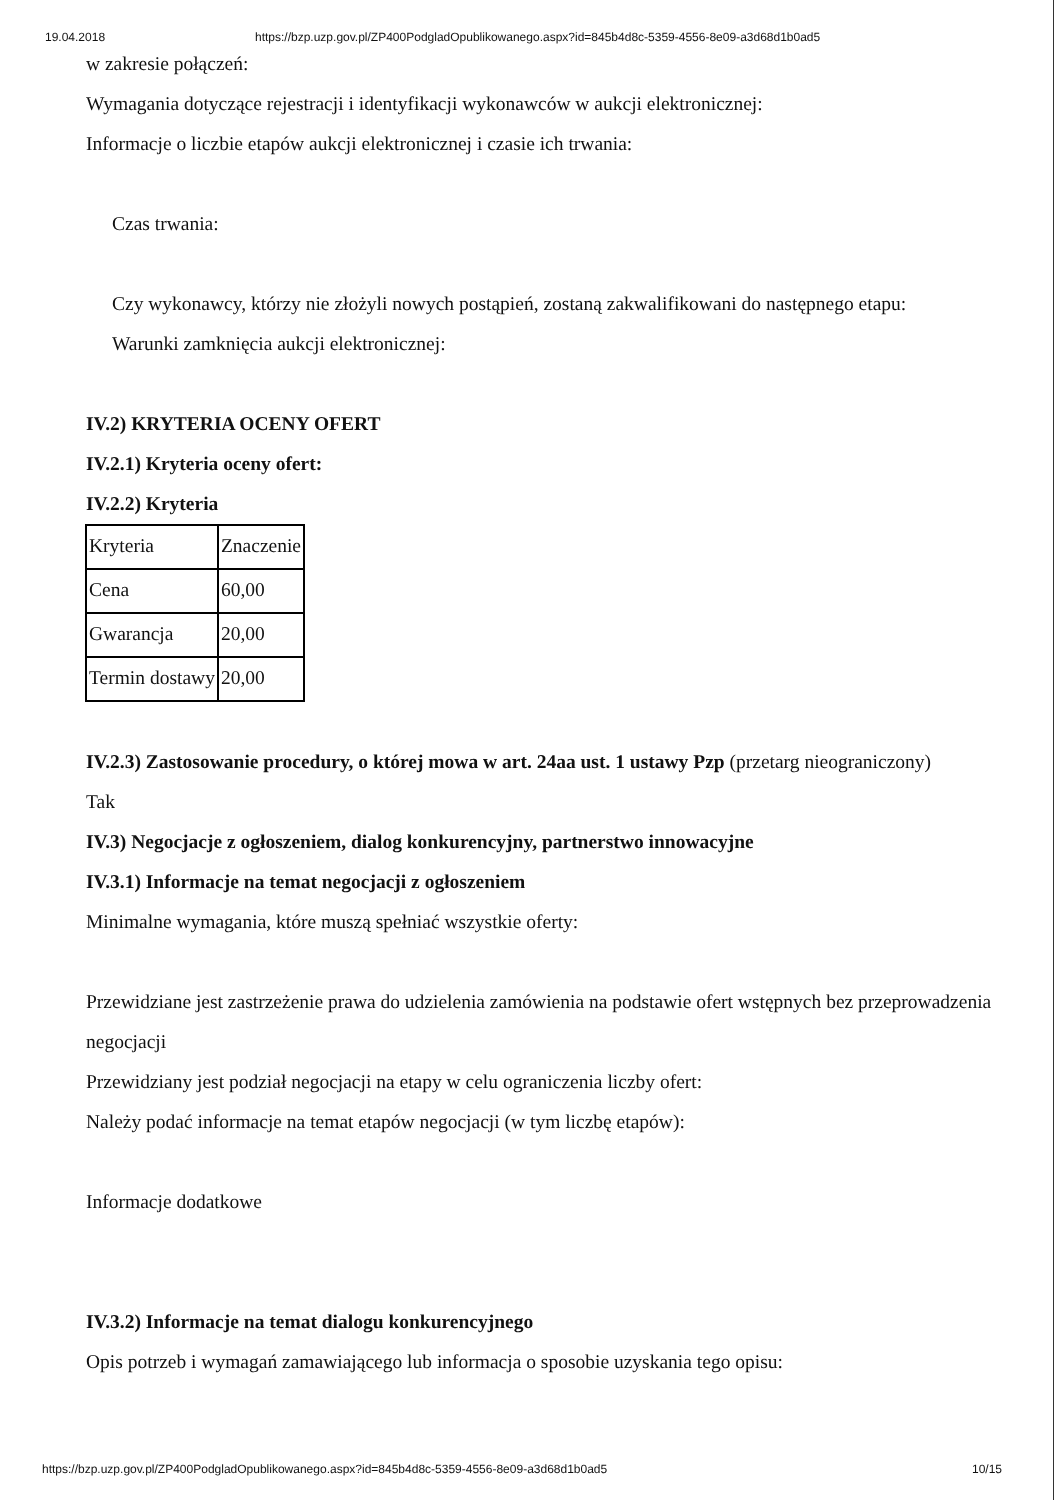19.04.2018 https://bzp.uzp.gov.pl/ZP400PodgladOpublikowanego.aspx?id=845b4d8c-5359-4556-8e09-a3d68d1b0ad5
w zakresie połączeń:
Wymagania dotyczące rejestracji i identyfikacji wykonawców w aukcji elektronicznej:
Informacje o liczbie etapów aukcji elektronicznej i czasie ich trwania:
Czas trwania:
Czy wykonawcy, którzy nie złożyli nowych postąpień, zostaną zakwalifikowani do następnego etapu:
Warunki zamknięcia aukcji elektronicznej:
IV.2) KRYTERIA OCENY OFERT
IV.2.1) Kryteria oceny ofert:
IV.2.2) Kryteria
| Kryteria | Znaczenie |
| Cena | 60,00 |
| Gwarancja | 20,00 |
| Termin dostawy | 20,00 |
IV.2.3) Zastosowanie procedury, o której mowa w art. 24aa ust. 1 ustawy Pzp (przetarg nieograniczony)
Tak
IV.3) Negocjacje z ogłoszeniem, dialog konkurencyjny, partnerstwo innowacyjne
IV.3.1) Informacje na temat negocjacji z ogłoszeniem
Minimalne wymagania, które muszą spełniać wszystkie oferty:
Przewidziane jest zastrzeżenie prawa do udzielenia zamówienia na podstawie ofert wstępnych bez przeprowadzenia negocjacji
Przewidziany jest podział negocjacji na etapy w celu ograniczenia liczby ofert:
Należy podać informacje na temat etapów negocjacji (w tym liczbę etapów):
Informacje dodatkowe
IV.3.2) Informacje na temat dialogu konkurencyjnego
Opis potrzeb i wymagań zamawiającego lub informacja o sposobie uzyskania tego opisu:
https://bzp.uzp.gov.pl/ZP400PodgladOpublikowanego.aspx?id=845b4d8c-5359-4556-8e09-a3d68d1b0ad5 10/15